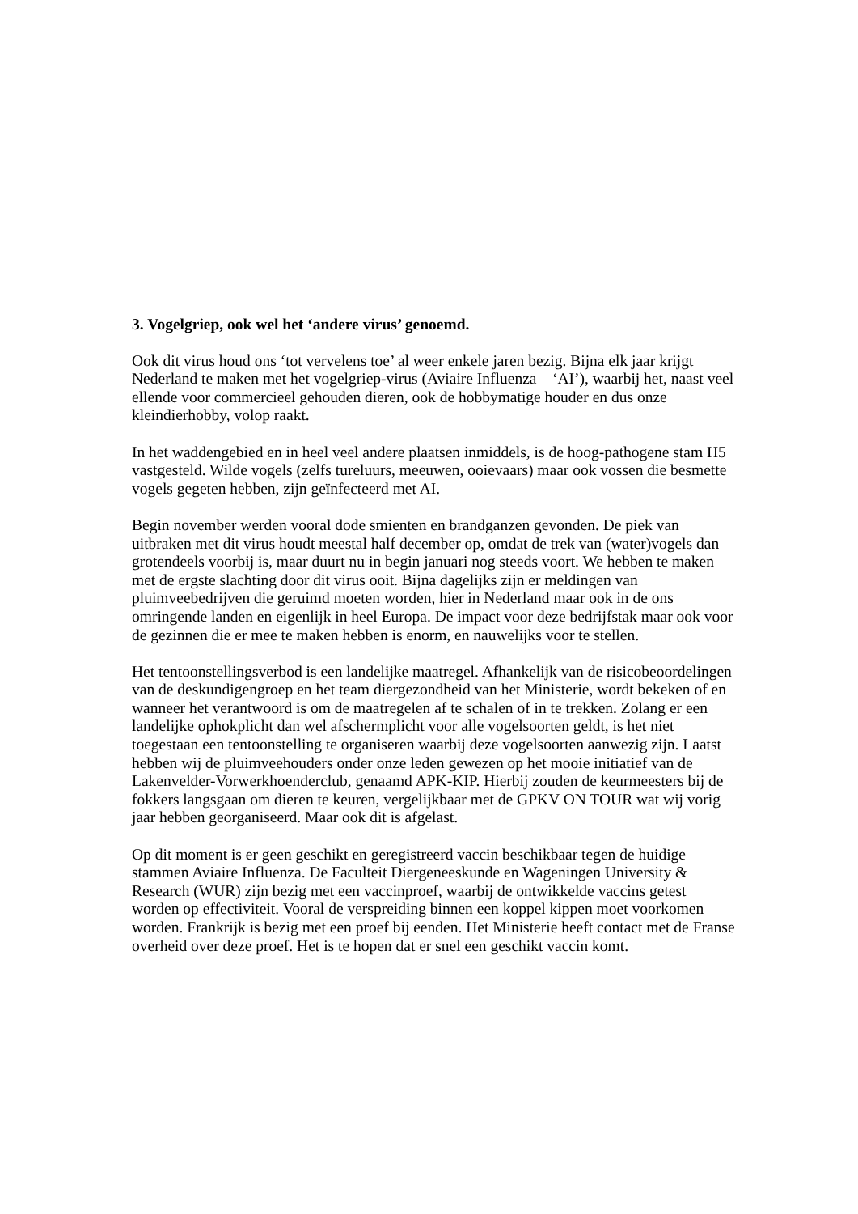3. Vogelgriep, ook wel het ‘andere virus’ genoemd.
Ook dit virus houd ons ‘tot vervelens toe’ al weer enkele jaren bezig. Bijna elk jaar krijgt Nederland te maken met het vogelgriep-virus (Aviaire Influenza – ‘AI’), waarbij het, naast veel ellende voor commercieel gehouden dieren, ook de hobbymatige houder en dus onze kleindierhobby, volop raakt.
In het waddengebied en in heel veel andere plaatsen inmiddels, is de hoog-pathogene stam H5 vastgesteld. Wilde vogels (zelfs tureluurs, meeuwen, ooievaars) maar ook vossen die besmette vogels gegeten hebben, zijn geïnfecteerd met AI.
Begin november werden vooral dode smienten en brandganzen gevonden. De piek van uitbraken met dit virus houdt meestal half december op, omdat de trek van (water)vogels dan grotendeels voorbij is, maar duurt nu in begin januari nog steeds voort. We hebben te maken met de ergste slachting door dit virus ooit. Bijna dagelijks zijn er meldingen van pluimveebedrijven die geruimd moeten worden, hier in Nederland maar ook in de ons omringende landen en eigenlijk in heel Europa. De impact voor deze bedrijfstak maar ook voor de gezinnen die er mee te maken hebben is enorm, en nauwelijks voor te stellen.
Het tentoonstellingsverbod is een landelijke maatregel. Afhankelijk van de risicobeoordelingen van de deskundigengroep en het team diergezondheid van het Ministerie, wordt bekeken of en wanneer het verantwoord is om de maatregelen af te schalen of in te trekken. Zolang er een landelijke ophokplicht dan wel afschermplicht voor alle vogelsoorten geldt, is het niet toegestaan een tentoonstelling te organiseren waarbij deze vogelsoorten aanwezig zijn. Laatst hebben wij de pluimveehouders onder onze leden gewezen op het mooie initiatief van de Lakenvelder-Vorwerkhoenderclub, genaamd APK-KIP. Hierbij zouden de keurmeesters bij de fokkers langsgaan om dieren te keuren, vergelijkbaar met de GPKV ON TOUR wat wij vorig jaar hebben georganiseerd. Maar ook dit is afgelast.
Op dit moment is er geen geschikt en geregistreerd vaccin beschikbaar tegen de huidige stammen Aviaire Influenza. De Faculteit Diergeneeskunde en Wageningen University & Research (WUR) zijn bezig met een vaccinproef, waarbij de ontwikkelde vaccins getest worden op effectiviteit. Vooral de verspreiding binnen een koppel kippen moet voorkomen worden. Frankrijk is bezig met een proef bij eenden. Het Ministerie heeft contact met de Franse overheid over deze proef. Het is te hopen dat er snel een geschikt vaccin komt.